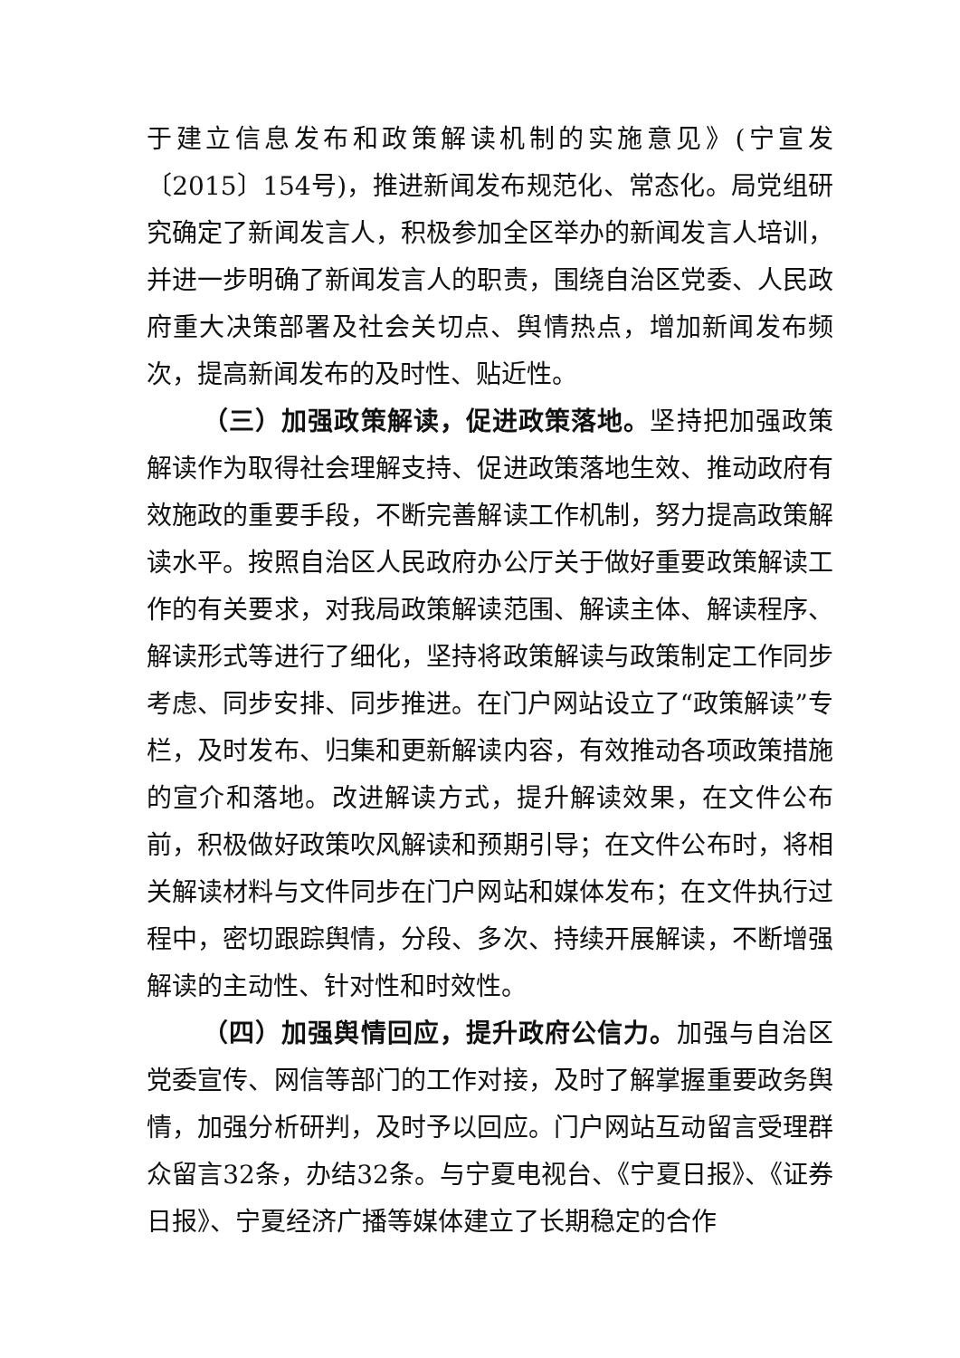于建立信息发布和政策解读机制的实施意见》(宁宣发〔2015〕154号)，推进新闻发布规范化、常态化。局党组研究确定了新闻发言人，积极参加全区举办的新闻发言人培训，并进一步明确了新闻发言人的职责，围绕自治区党委、人民政府重大决策部署及社会关切点、舆情热点，增加新闻发布频次，提高新闻发布的及时性、贴近性。
（三）加强政策解读，促进政策落地。坚持把加强政策解读作为取得社会理解支持、促进政策落地生效、推动政府有效施政的重要手段，不断完善解读工作机制，努力提高政策解读水平。按照自治区人民政府办公厅关于做好重要政策解读工作的有关要求，对我局政策解读范围、解读主体、解读程序、解读形式等进行了细化，坚持将政策解读与政策制定工作同步考虑、同步安排、同步推进。在门户网站设立了“政策解读”专栏，及时发布、归集和更新解读内容，有效推动各项政策措施的宣介和落地。改进解读方式，提升解读效果，在文件公布前，积极做好政策吹风解读和预期引导；在文件公布时，将相关解读材料与文件同步在门户网站和媒体发布；在文件执行过程中，密切跟踪舆情，分段、多次、持续开展解读，不断增强解读的主动性、针对性和时效性。
（四）加强舆情回应，提升政府公信力。加强与自治区党委宣传、网信等部门的工作对接，及时了解掌握重要政务舆情，加强分析研判，及时予以回应。门户网站互动留言受理群众留言32条，办结32条。与宁夏电视台、《宁夏日报》、《证券日报》、宁夏经济广播等媒体建立了长期稳定的合作